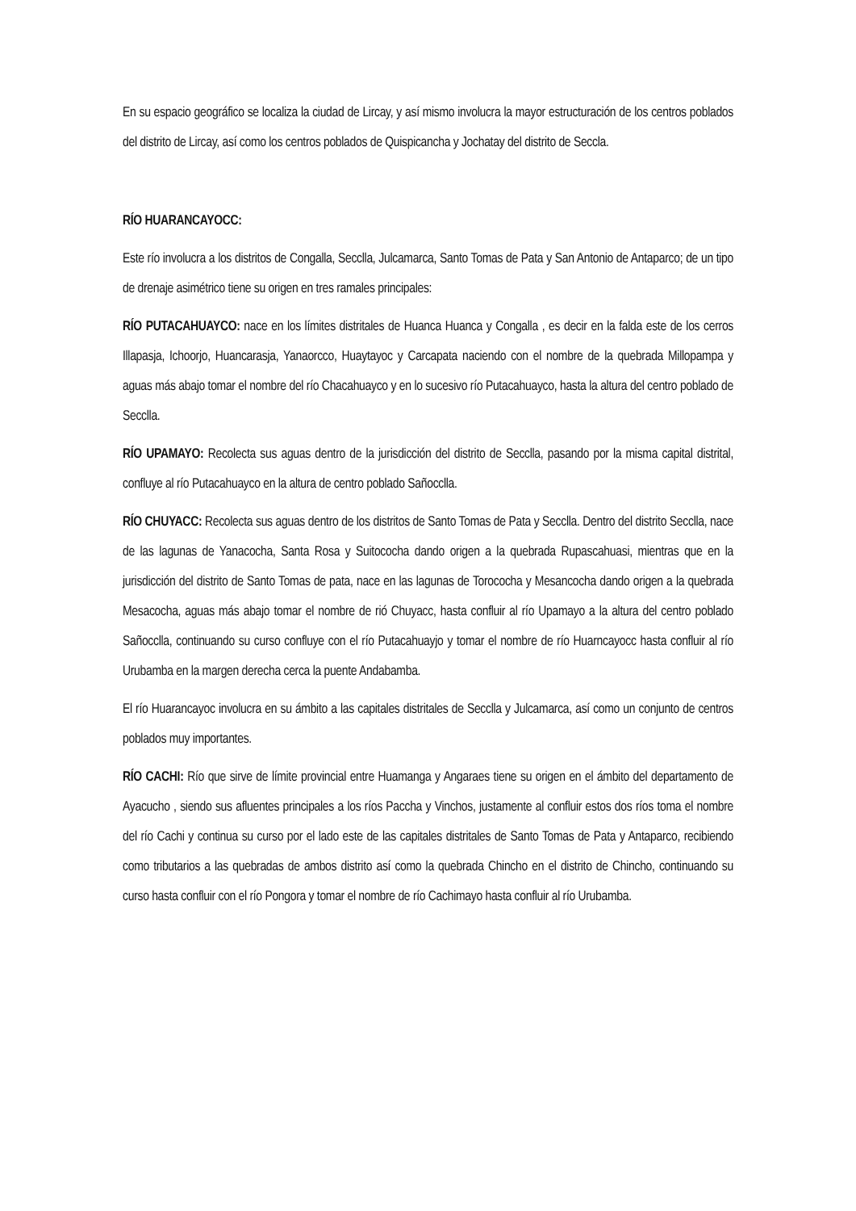En su espacio geográfico se localiza la ciudad de Lircay, y así mismo involucra la mayor estructuración de los centros poblados del distrito de Lircay, así como los centros poblados de Quispicancha y Jochatay del distrito de Seccla.
RÍO HUARANCAYOCC:
Este río involucra a los distritos de Congalla, Secclla, Julcamarca, Santo Tomas de Pata y San Antonio de Antaparco; de un tipo de drenaje asimétrico tiene su origen en tres ramales principales:
RÍO PUTACAHUAYCO: nace en los límites distritales de Huanca Huanca y Congalla , es decir en la falda este de los cerros Illapasja, Ichoorjo, Huancarasja, Yanaorcco, Huaytayoc y Carcapata naciendo con el nombre de la quebrada Millopampa y aguas más abajo tomar el nombre del río Chacahuayco y en lo sucesivo río Putacahuayco, hasta la altura del centro poblado de Secclla.
RÍO UPAMAYO: Recolecta sus aguas dentro de la jurisdicción del distrito de Secclla, pasando por la misma capital distrital, confluye al río Putacahuayco en la altura de centro poblado Sañocclla.
RÍO CHUYACC: Recolecta sus aguas dentro de los distritos de Santo Tomas de Pata y Secclla. Dentro del distrito Secclla, nace de las lagunas de Yanacocha, Santa Rosa y Suitococha dando origen a la quebrada Rupascahuasi, mientras que en la jurisdicción del distrito de Santo Tomas de pata, nace en las lagunas de Torococha y Mesancocha dando origen a la quebrada Mesacocha, aguas más abajo tomar el nombre de rió Chuyacc, hasta confluir al río Upamayo a la altura del centro poblado Sañocclla, continuando su curso confluye con el río Putacahuayjo y tomar el nombre de río Huarncayocc hasta confluir al río Urubamba en la margen derecha cerca la puente Andabamba.
El río Huarancayoc involucra en su ámbito a las capitales distritales de Secclla y Julcamarca, así como un conjunto de centros poblados muy importantes.
RÍO CACHI: Río que sirve de límite provincial entre Huamanga y Angaraes tiene su origen en el ámbito del departamento de Ayacucho , siendo sus afluentes principales a los ríos Paccha y Vinchos, justamente al confluir estos dos ríos toma el nombre del río Cachi y continua su curso por el lado este de las capitales distritales de Santo Tomas de Pata y Antaparco, recibiendo como tributarios a las quebradas de ambos distrito así como la quebrada Chincho en el distrito de Chincho, continuando su curso hasta confluir con el río Pongora y tomar el nombre de río Cachimayo hasta confluir al río Urubamba.